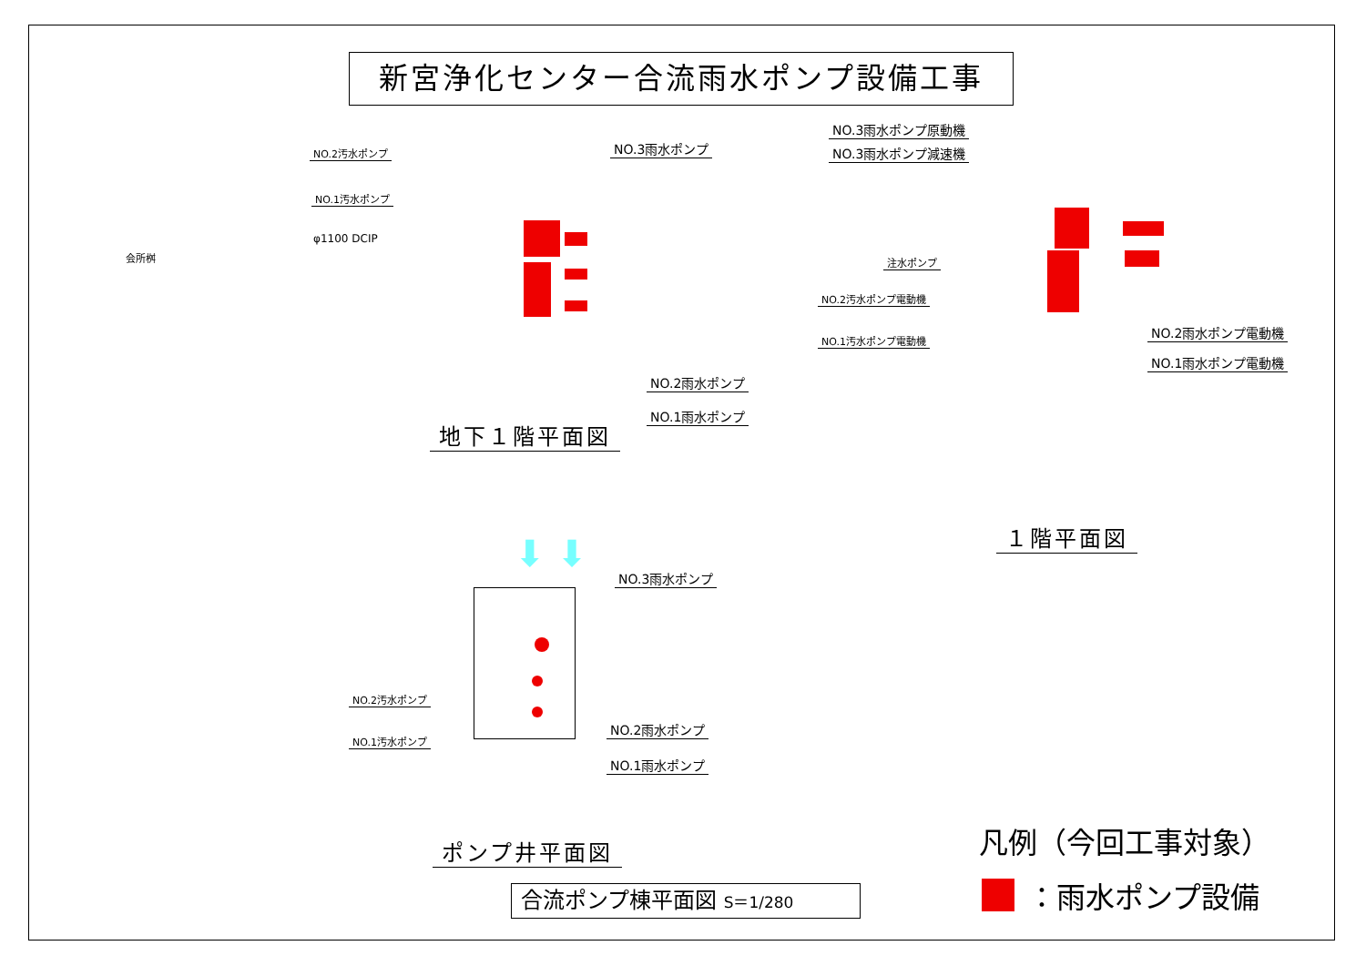新宮浄化センター合流雨水ポンプ設備工事
NO.2汚水ポンプ
NO.1汚水ポンプ
NO.3雨水ポンプ
φ1100 DCIP
会所桝
NO.2雨水ポンプ
NO.1雨水ポンプ
地下１階平面図
NO.3雨水ポンプ原動機
NO.3雨水ポンプ減速機
注水ポンプ
NO.2汚水ポンプ電動機
NO.1汚水ポンプ電動機
NO.2雨水ポンプ電動機
NO.1雨水ポンプ電動機
１階平面図
⬇ ⬇
NO.3雨水ポンプ
NO.2汚水ポンプ
NO.1汚水ポンプ
NO.2雨水ポンプ
NO.1雨水ポンプ
ポンプ井平面図
合流ポンプ棟平面図 S＝1/280
凡例（今回工事対象）
：雨水ポンプ設備